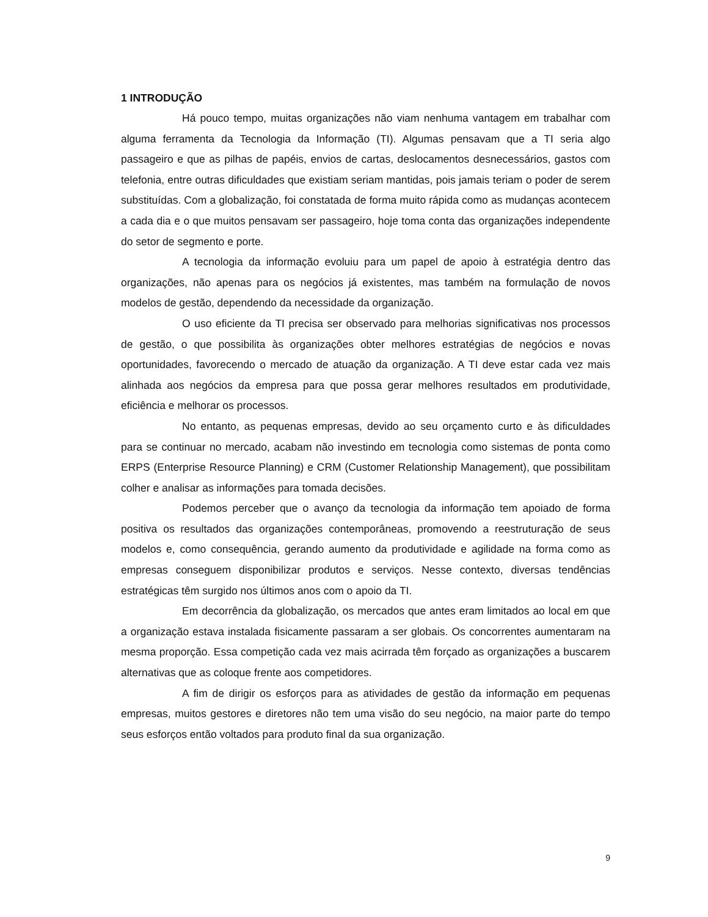1 INTRODUÇÃO
Há pouco tempo, muitas organizações não viam nenhuma vantagem em trabalhar com alguma ferramenta da Tecnologia da Informação (TI). Algumas pensavam que a TI seria algo passageiro e que as pilhas de papéis, envios de cartas, deslocamentos desnecessários, gastos com telefonia, entre outras dificuldades que existiam seriam mantidas, pois jamais teriam o poder de serem substituídas. Com a globalização, foi constatada de forma muito rápida como as mudanças acontecem a cada dia e o que muitos pensavam ser passageiro, hoje toma conta das organizações independente do setor de segmento e porte.
A tecnologia da informação evoluiu para um papel de apoio à estratégia dentro das organizações, não apenas para os negócios já existentes, mas também na formulação de novos modelos de gestão, dependendo da necessidade da organização.
O uso eficiente da TI precisa ser observado para melhorias significativas nos processos de gestão, o que possibilita às organizações obter melhores estratégias de negócios e novas oportunidades, favorecendo o mercado de atuação da organização. A TI deve estar cada vez mais alinhada aos negócios da empresa para que possa gerar melhores resultados em produtividade, eficiência e melhorar os processos.
No entanto, as pequenas empresas, devido ao seu orçamento curto e às dificuldades para se continuar no mercado, acabam não investindo em tecnologia como sistemas de ponta como ERPS (Enterprise Resource Planning) e CRM (Customer Relationship Management), que possibilitam colher e analisar as informações para tomada decisões.
Podemos perceber que o avanço da tecnologia da informação tem apoiado de forma positiva os resultados das organizações contemporâneas, promovendo a reestruturação de seus modelos e, como consequência, gerando aumento da produtividade e agilidade na forma como as empresas conseguem disponibilizar produtos e serviços. Nesse contexto, diversas tendências estratégicas têm surgido nos últimos anos com o apoio da TI.
Em decorrência da globalização, os mercados que antes eram limitados ao local em que a organização estava instalada fisicamente passaram a ser globais. Os concorrentes aumentaram na mesma proporção. Essa competição cada vez mais acirrada têm forçado as organizações a buscarem alternativas que as coloque frente aos competidores.
A fim de dirigir os esforços para as atividades de gestão da informação em pequenas empresas, muitos gestores e diretores não tem uma visão do seu negócio, na maior parte do tempo seus esforços então voltados para produto final da sua organização.
9